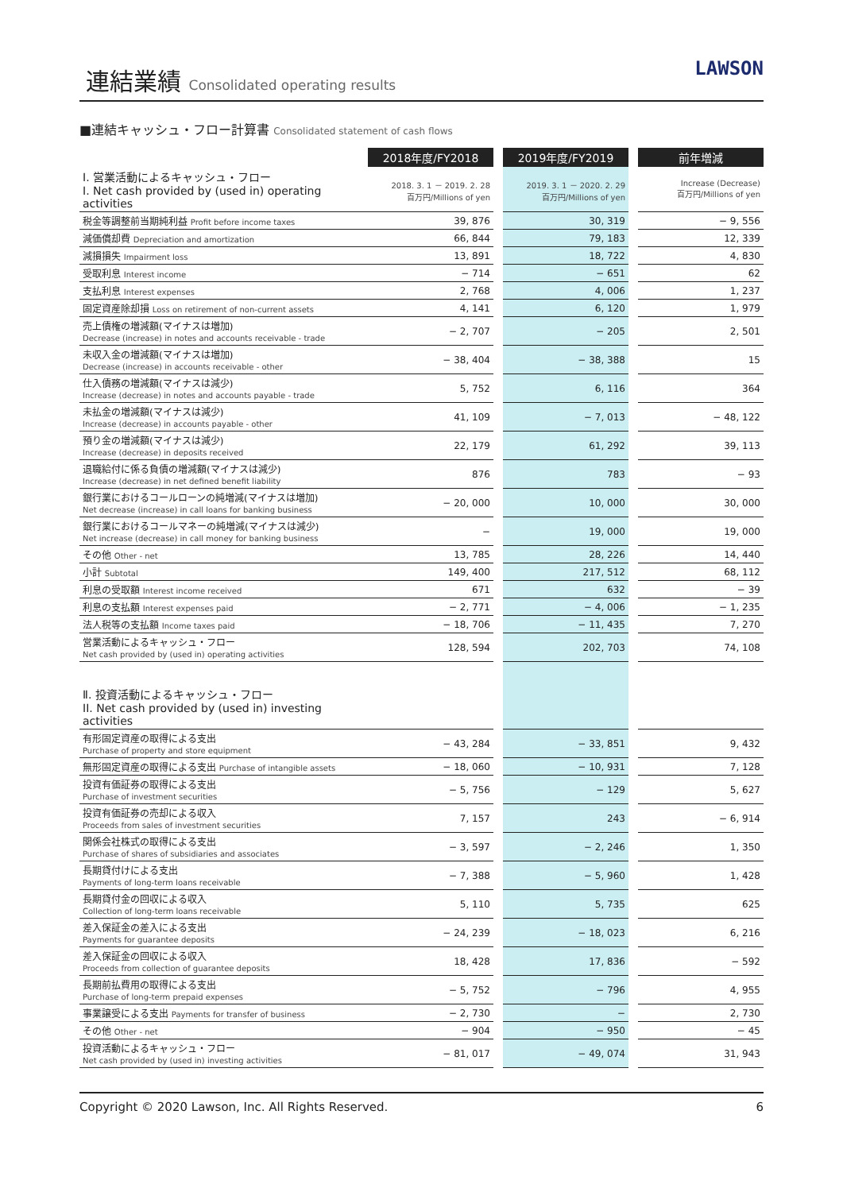連結業績 Consolidated operating results
LAWSON
■連結キャッシュ・フロー計算書 Consolidated statement of cash flows
| | 2018年度/FY2018 | | 2019年度/FY2019 | | 前年増減 |
| Ⅰ. 営業活動によるキャッシュ・フロー I. Net cash provided by (used in) operating activities | 2018. 3. 1 － 2019. 2. 28 百万円/Millions of yen | | 2019. 3. 1 － 2020. 2. 29 百万円/Millions of yen | | Increase (Decrease) 百万円/Millions of yen |
| 税金等調整前当期純利益 Profit before income taxes | 39, 876 | | 30, 319 | | − 9, 556 |
| 減価償却費 Depreciation and amortization | 66, 844 | | 79, 183 | | 12, 339 |
| 減損損失 Impairment loss | 13, 891 | | 18, 722 | | 4, 830 |
| 受取利息 Interest income | − 714 | | − 651 | | 62 |
| 支払利息 Interest expenses | 2, 768 | | 4, 006 | | 1, 237 |
| 固定資産除却損 Loss on retirement of non-current assets | 4, 141 | | 6, 120 | | 1, 979 |
| 売上債権の増減額(マイナスは増加) Decrease (increase) in notes and accounts receivable - trade | − 2, 707 | | − 205 | | 2, 501 |
| 未収入金の増減額(マイナスは増加) Decrease (increase) in accounts receivable - other | − 38, 404 | | − 38, 388 | | 15 |
| 仕入債務の増減額(マイナスは減少) Increase (decrease) in notes and accounts payable - trade | 5, 752 | | 6, 116 | | 364 |
| 未払金の増減額(マイナスは減少) Increase (decrease) in accounts payable - other | 41, 109 | | − 7, 013 | | − 48, 122 |
| 預り金の増減額(マイナスは減少) Increase (decrease) in deposits received | 22, 179 | | 61, 292 | | 39, 113 |
| 退職給付に係る負債の増減額(マイナスは減少) Increase (decrease) in net defined benefit liability | 876 | | 783 | | − 93 |
| 銀行業におけるコールローンの純増減(マイナスは増加) Net decrease (increase) in call loans for banking business | − 20, 000 | | 10, 000 | | 30, 000 |
| 銀行業におけるコールマネーの純増減(マイナスは減少) Net increase (decrease) in call money for banking business | − | | 19, 000 | | 19, 000 |
| その他 Other - net | 13, 785 | | 28, 226 | | 14, 440 |
| 小計 Subtotal | 149, 400 | | 217, 512 | | 68, 112 |
| 利息の受取額 Interest income received | 671 | | 632 | | − 39 |
| 利息の支払額 Interest expenses paid | − 2, 771 | | − 4, 006 | | − 1, 235 |
| 法人税等の支払額 Income taxes paid | − 18, 706 | | − 11, 435 | | 7, 270 |
| 営業活動によるキャッシュ・フロー Net cash provided by (used in) operating activities | 128, 594 | | 202, 703 | | 74, 108 |
| Ⅱ. 投資活動によるキャッシュ・フロー II. Net cash provided by (used in) investing activities | | | | | |
| 有形固定資産の取得による支出 Purchase of property and store equipment | − 43, 284 | | − 33, 851 | | 9, 432 |
| 無形固定資産の取得による支出 Purchase of intangible assets | − 18, 060 | | − 10, 931 | | 7, 128 |
| 投資有価証券の取得による支出 Purchase of investment securities | − 5, 756 | | − 129 | | 5, 627 |
| 投資有価証券の売却による収入 Proceeds from sales of investment securities | 7, 157 | | 243 | | − 6, 914 |
| 関係会社株式の取得による支出 Purchase of shares of subsidiaries and associates | − 3, 597 | | − 2, 246 | | 1, 350 |
| 長期貸付けによる支出 Payments of long-term loans receivable | − 7, 388 | | − 5, 960 | | 1, 428 |
| 長期貸付金の回収による収入 Collection of long-term loans receivable | 5, 110 | | 5, 735 | | 625 |
| 差入保証金の差入による支出 Payments for guarantee deposits | − 24, 239 | | − 18, 023 | | 6, 216 |
| 差入保証金の回収による収入 Proceeds from collection of guarantee deposits | 18, 428 | | 17, 836 | | − 592 |
| 長期前払費用の取得による支出 Purchase of long-term prepaid expenses | − 5, 752 | | − 796 | | 4, 955 |
| 事業譲受による支出 Payments for transfer of business | − 2, 730 | | − | | 2, 730 |
| その他 Other - net | − 904 | | − 950 | | − 45 |
| 投資活動によるキャッシュ・フロー Net cash provided by (used in) investing activities | − 81, 017 | | − 49, 074 | | 31, 943 |
Copyright © 2020 Lawson, Inc. All Rights Reserved. 6